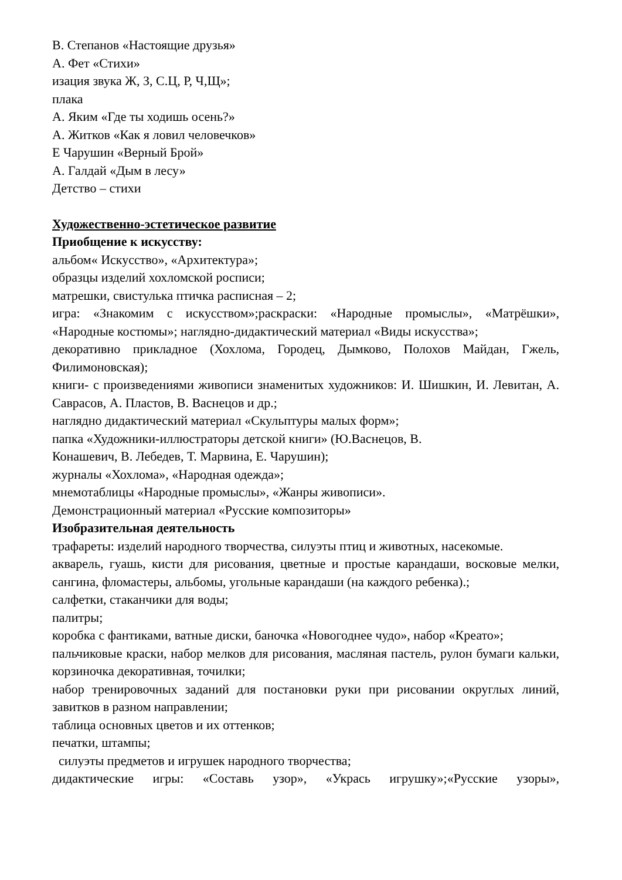В. Степанов «Настоящие друзья»
А. Фет «Стихи»
изация звука Ж, З, С.Ц, Р, Ч,Щ»;
плака
А. Яким «Где ты ходишь осень?»
А. Житков «Как я ловил человечков»
Е Чарушин «Верный Брой»
А. Галдай «Дым в лесу»
Детство – стихи
Художественно-эстетическое развитие
Приобщение к искусству:
альбом« Искусство», «Архитектура»;
образцы изделий хохломской росписи;
матрешки, свистулька птичка расписная – 2;
игра: «Знакомим с искусством»;раскраски: «Народные промыслы», «Матрёшки», «Народные костюмы»; наглядно-дидактический материал «Виды искусства»;
декоративно прикладное (Хохлома, Городец, Дымково, Полохов Майдан, Гжель, Филимоновская);
книги- с произведениями живописи знаменитых художников: И. Шишкин, И. Левитан, А. Саврасов, А. Пластов, В. Васнецов и др.;
наглядно дидактический материал «Скульптуры малых форм»;
папка «Художники-иллюстраторы детской книги» (Ю.Васнецов, В.
Конашевич, В. Лебедев, Т. Марвина, Е. Чарушин);
журналы «Хохлома», «Народная одежда»;
мнемотаблицы «Народные промыслы», «Жанры живописи».
Демонстрационный материал «Русские композиторы»
Изобразительная деятельность
трафареты: изделий народного творчества, силуэты птиц и животных, насекомые.
акварель, гуашь, кисти для рисования, цветные и простые карандаши, восковые мелки, сангина, фломастеры, альбомы, угольные карандаши (на каждого ребенка).;
салфетки, стаканчики для воды;
палитры;
коробка с фантиками, ватные диски, баночка «Новогоднее чудо», набор «Креато»;
пальчиковые краски, набор мелков для рисования, масляная пастель, рулон бумаги кальки, корзиночка декоративная, точилки;
набор тренировочных заданий для постановки руки при рисовании округлых линий, завитков в разном направлении;
таблица основных цветов и их оттенков;
печатки, штампы;
силуэты предметов и игрушек народного творчества;
дидактические игры: «Составь узор», «Укрась игрушку»;«Русские узоры»,